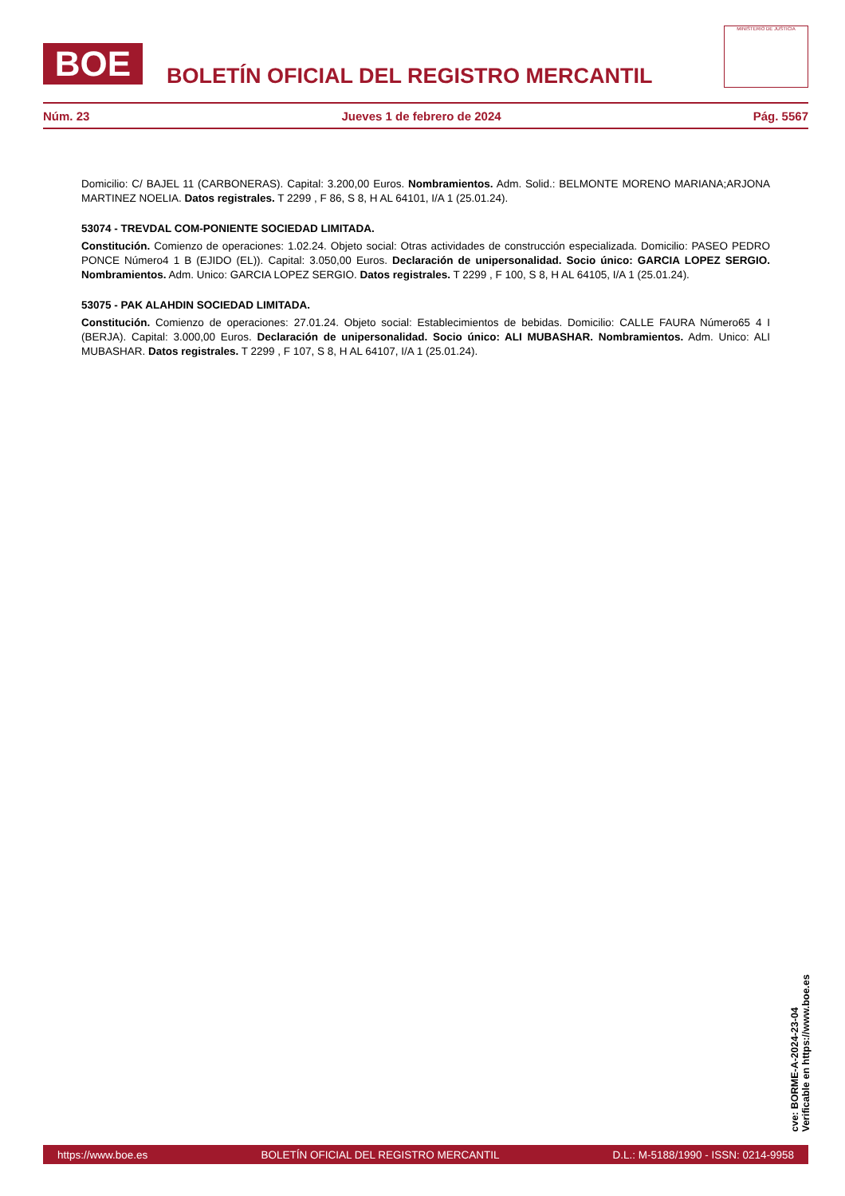BOE
BOLETÍN OFICIAL DEL REGISTRO MERCANTIL
MINISTERIO DE JUSTICIA
Núm. 23 Jueves 1 de febrero de 2024 Pág. 5567
Domicilio: C/ BAJEL 11 (CARBONERAS). Capital: 3.200,00 Euros. Nombramientos. Adm. Solid.: BELMONTE MORENO MARIANA;ARJONA MARTINEZ NOELIA. Datos registrales. T 2299 , F 86, S 8, H AL 64101, I/A 1 (25.01.24).
53074 - TREVDAL COM-PONIENTE SOCIEDAD LIMITADA.
Constitución. Comienzo de operaciones: 1.02.24. Objeto social: Otras actividades de construcción especializada. Domicilio: PASEO PEDRO PONCE Número4 1 B (EJIDO (EL)). Capital: 3.050,00 Euros. Declaración de unipersonalidad. Socio único: GARCIA LOPEZ SERGIO. Nombramientos. Adm. Unico: GARCIA LOPEZ SERGIO. Datos registrales. T 2299 , F 100, S 8, H AL 64105, I/A 1 (25.01.24).
53075 - PAK ALAHDIN SOCIEDAD LIMITADA.
Constitución. Comienzo de operaciones: 27.01.24. Objeto social: Establecimientos de bebidas. Domicilio: CALLE FAURA Número65 4 I (BERJA). Capital: 3.000,00 Euros. Declaración de unipersonalidad. Socio único: ALI MUBASHAR. Nombramientos. Adm. Unico: ALI MUBASHAR. Datos registrales. T 2299 , F 107, S 8, H AL 64107, I/A 1 (25.01.24).
cve: BORME-A-2024-23-04
Verificable en https://www.boe.es
https://www.boe.es BOLETÍN OFICIAL DEL REGISTRO MERCANTIL D.L.: M-5188/1990 - ISSN: 0214-9958